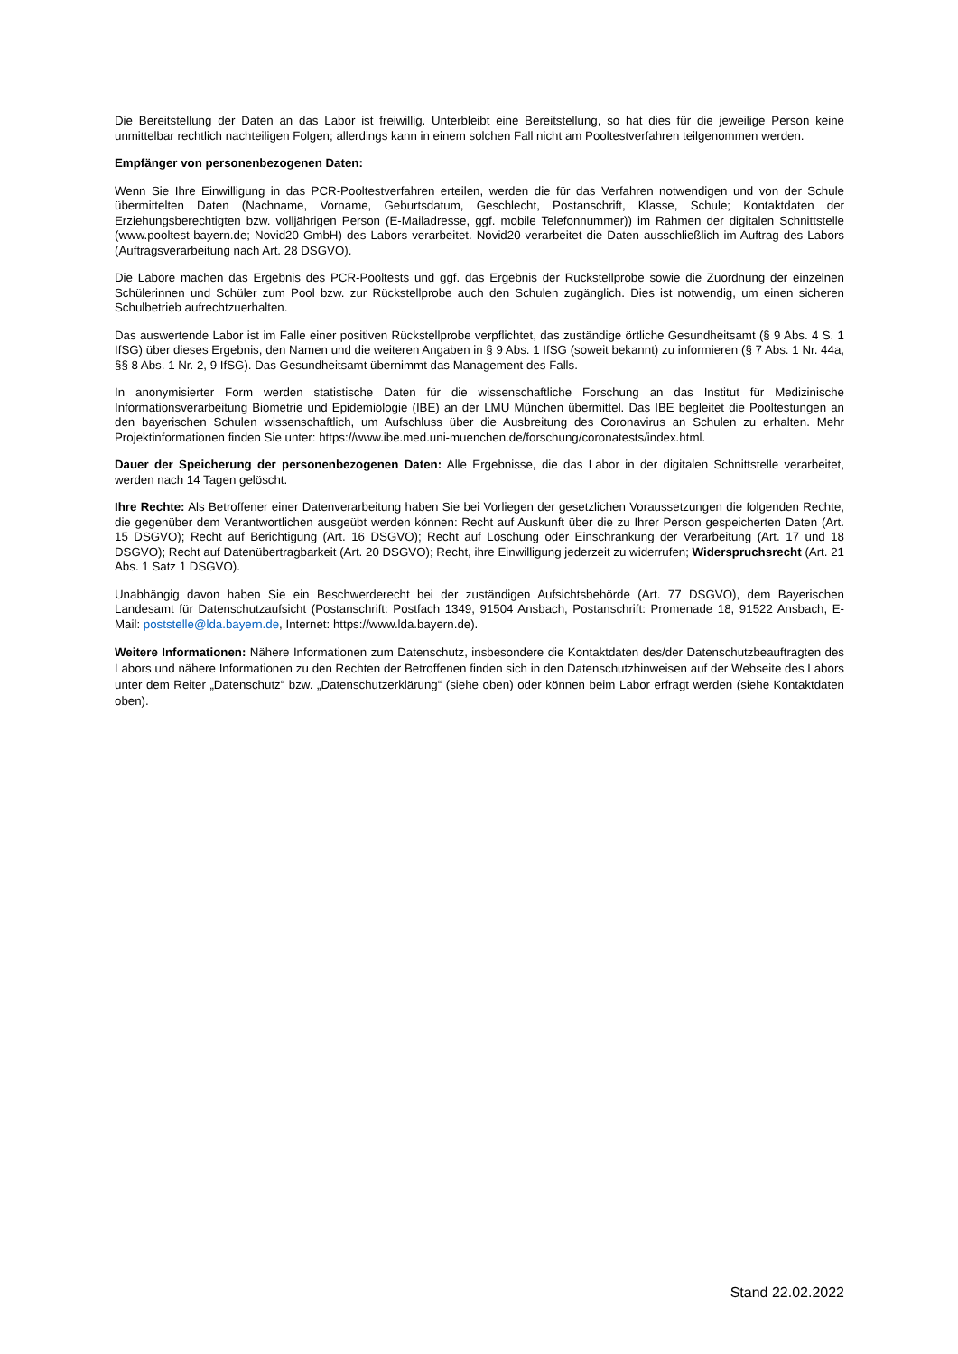Die Bereitstellung der Daten an das Labor ist freiwillig. Unterbleibt eine Bereitstellung, so hat dies für die jeweilige Person keine unmittelbar rechtlich nachteiligen Folgen; allerdings kann in einem solchen Fall nicht am Pooltestverfahren teilgenommen werden.
Empfänger von personenbezogenen Daten:
Wenn Sie Ihre Einwilligung in das PCR-Pooltestverfahren erteilen, werden die für das Verfahren notwendigen und von der Schule übermittelten Daten (Nachname, Vorname, Geburtsdatum, Geschlecht, Postanschrift, Klasse, Schule; Kontaktdaten der Erziehungsberechtigten bzw. volljährigen Person (E-Mailadresse, ggf. mobile Telefonnummer)) im Rahmen der digitalen Schnittstelle (www.pooltest-bayern.de; Novid20 GmbH) des Labors verarbeitet. Novid20 verarbeitet die Daten ausschließlich im Auftrag des Labors (Auftragsverarbeitung nach Art. 28 DSGVO).
Die Labore machen das Ergebnis des PCR-Pooltests und ggf. das Ergebnis der Rückstellprobe sowie die Zuordnung der einzelnen Schülerinnen und Schüler zum Pool bzw. zur Rückstellprobe auch den Schulen zugänglich. Dies ist notwendig, um einen sicheren Schulbetrieb aufrechtzuerhalten.
Das auswertende Labor ist im Falle einer positiven Rückstellprobe verpflichtet, das zuständige örtliche Gesundheitsamt (§ 9 Abs. 4 S. 1 IfSG) über dieses Ergebnis, den Namen und die weiteren Angaben in § 9 Abs. 1 IfSG (soweit bekannt) zu informieren (§ 7 Abs. 1 Nr. 44a, §§ 8 Abs. 1 Nr. 2, 9 IfSG). Das Gesundheitsamt übernimmt das Management des Falls.
In anonymisierter Form werden statistische Daten für die wissenschaftliche Forschung an das Institut für Medizinische Informationsverarbeitung Biometrie und Epidemiologie (IBE) an der LMU München übermittel. Das IBE begleitet die Pooltestungen an den bayerischen Schulen wissenschaftlich, um Aufschluss über die Ausbreitung des Coronavirus an Schulen zu erhalten. Mehr Projektinformationen finden Sie unter: https://www.ibe.med.uni-muenchen.de/forschung/coronatests/index.html.
Dauer der Speicherung der personenbezogenen Daten: Alle Ergebnisse, die das Labor in der digitalen Schnittstelle verarbeitet, werden nach 14 Tagen gelöscht.
Ihre Rechte: Als Betroffener einer Datenverarbeitung haben Sie bei Vorliegen der gesetzlichen Voraussetzungen die folgenden Rechte, die gegenüber dem Verantwortlichen ausgeübt werden können: Recht auf Auskunft über die zu Ihrer Person gespeicherten Daten (Art. 15 DSGVO); Recht auf Berichtigung (Art. 16 DSGVO); Recht auf Löschung oder Einschränkung der Verarbeitung (Art. 17 und 18 DSGVO); Recht auf Datenübertragbarkeit (Art. 20 DSGVO); Recht, ihre Einwilligung jederzeit zu widerrufen; Widerspruchsrecht (Art. 21 Abs. 1 Satz 1 DSGVO).
Unabhängig davon haben Sie ein Beschwerderecht bei der zuständigen Aufsichtsbehörde (Art. 77 DSGVO), dem Bayerischen Landesamt für Datenschutzaufsicht (Postanschrift: Postfach 1349, 91504 Ansbach, Postanschrift: Promenade 18, 91522 Ansbach, E-Mail: poststelle@lda.bayern.de, Internet: https://www.lda.bayern.de).
Weitere Informationen: Nähere Informationen zum Datenschutz, insbesondere die Kontaktdaten des/der Datenschutzbeauftragten des Labors und nähere Informationen zu den Rechten der Betroffenen finden sich in den Datenschutzhinweisen auf der Webseite des Labors unter dem Reiter „Datenschutz“ bzw. „Datenschutzerklärung“ (siehe oben) oder können beim Labor erfragt werden (siehe Kontaktdaten oben).
Stand 22.02.2022